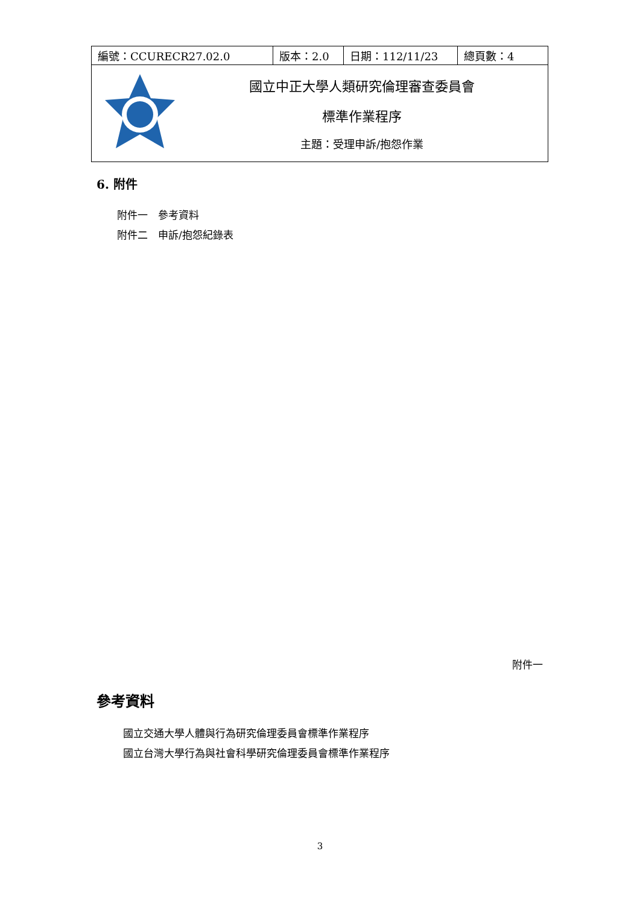| 編號：CCURECR27.02.0 | 版本：2.0 | 日期：112/11/23 | 總頁數：4 |
| 國立中正大學人類研究倫理審查委員會 標準作業程序 主題：受理申訴/抱怨作業 | | | |
6. 附件
附件一　參考資料
附件二　申訴/抱怨紀錄表
附件一
參考資料
國立交通大學人體與行為研究倫理委員會標準作業程序
國立台灣大學行為與社會科學研究倫理委員會標準作業程序
3